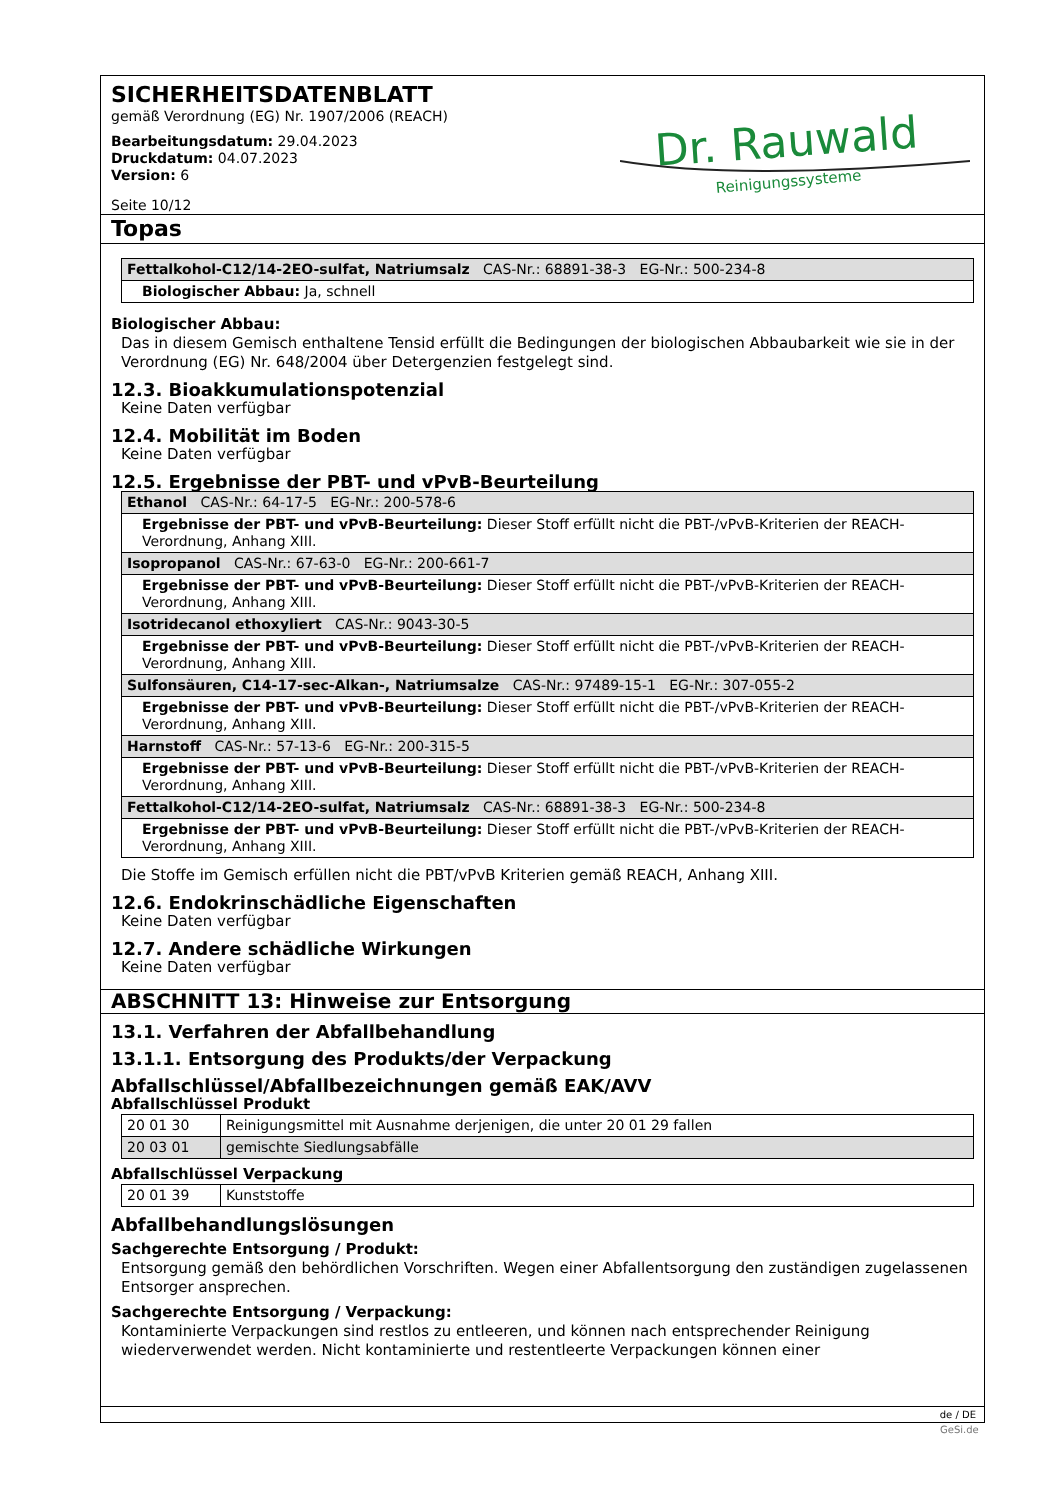SICHERHEITSDATENBLATT
gemäß Verordnung (EG) Nr. 1907/2006 (REACH)
Bearbeitungsdatum: 29.04.2023
Druckdatum: 04.07.2023
Version: 6
Seite 10/12
Dr. Rauwald
Reinigungssysteme
Topas
| Fettalkohol-C12/14-2EO-sulfat, Natriumsalz CAS-Nr.: 68891-38-3 EG-Nr.: 500-234-8 |
| Biologischer Abbau: Ja, schnell |
Biologischer Abbau:
Das in diesem Gemisch enthaltene Tensid erfüllt die Bedingungen der biologischen Abbaubarkeit wie sie in der Verordnung (EG) Nr. 648/2004 über Detergenzien festgelegt sind.
12.3. Bioakkumulationspotenzial
Keine Daten verfügbar
12.4. Mobilität im Boden
Keine Daten verfügbar
12.5. Ergebnisse der PBT- und vPvB-Beurteilung
| Ethanol CAS-Nr.: 64-17-5 EG-Nr.: 200-578-6 |
| Ergebnisse der PBT- und vPvB-Beurteilung: Dieser Stoff erfüllt nicht die PBT-/vPvB-Kriterien der REACH-Verordnung, Anhang XIII. |
| Isopropanol CAS-Nr.: 67-63-0 EG-Nr.: 200-661-7 |
| Ergebnisse der PBT- und vPvB-Beurteilung: Dieser Stoff erfüllt nicht die PBT-/vPvB-Kriterien der REACH-Verordnung, Anhang XIII. |
| Isotridecanol ethoxyliert CAS-Nr.: 9043-30-5 |
| Ergebnisse der PBT- und vPvB-Beurteilung: Dieser Stoff erfüllt nicht die PBT-/vPvB-Kriterien der REACH-Verordnung, Anhang XIII. |
| Sulfonsäuren, C14-17-sec-Alkan-, Natriumsalze CAS-Nr.: 97489-15-1 EG-Nr.: 307-055-2 |
| Ergebnisse der PBT- und vPvB-Beurteilung: Dieser Stoff erfüllt nicht die PBT-/vPvB-Kriterien der REACH-Verordnung, Anhang XIII. |
| Harnstoff CAS-Nr.: 57-13-6 EG-Nr.: 200-315-5 |
| Ergebnisse der PBT- und vPvB-Beurteilung: Dieser Stoff erfüllt nicht die PBT-/vPvB-Kriterien der REACH-Verordnung, Anhang XIII. |
| Fettalkohol-C12/14-2EO-sulfat, Natriumsalz CAS-Nr.: 68891-38-3 EG-Nr.: 500-234-8 |
| Ergebnisse der PBT- und vPvB-Beurteilung: Dieser Stoff erfüllt nicht die PBT-/vPvB-Kriterien der REACH-Verordnung, Anhang XIII. |
Die Stoffe im Gemisch erfüllen nicht die PBT/vPvB Kriterien gemäß REACH, Anhang XIII.
12.6. Endokrinschädliche Eigenschaften
Keine Daten verfügbar
12.7. Andere schädliche Wirkungen
Keine Daten verfügbar
ABSCHNITT 13: Hinweise zur Entsorgung
13.1. Verfahren der Abfallbehandlung
13.1.1. Entsorgung des Produkts/der Verpackung
Abfallschlüssel/Abfallbezeichnungen gemäß EAK/AVV
Abfallschlüssel Produkt
| 20 01 30 | Reinigungsmittel mit Ausnahme derjenigen, die unter 20 01 29 fallen |
| 20 03 01 | gemischte Siedlungsabfälle |
Abfallschlüssel Verpackung
| 20 01 39 | Kunststoffe |
Abfallbehandlungslösungen
Sachgerechte Entsorgung / Produkt:
Entsorgung gemäß den behördlichen Vorschriften. Wegen einer Abfallentsorgung den zuständigen zugelassenen Entsorger ansprechen.
Sachgerechte Entsorgung / Verpackung:
Kontaminierte Verpackungen sind restlos zu entleeren, und können nach entsprechender Reinigung wiederverwendet werden. Nicht kontaminierte und restentleerte Verpackungen können einer
de / DE
GeSi.de